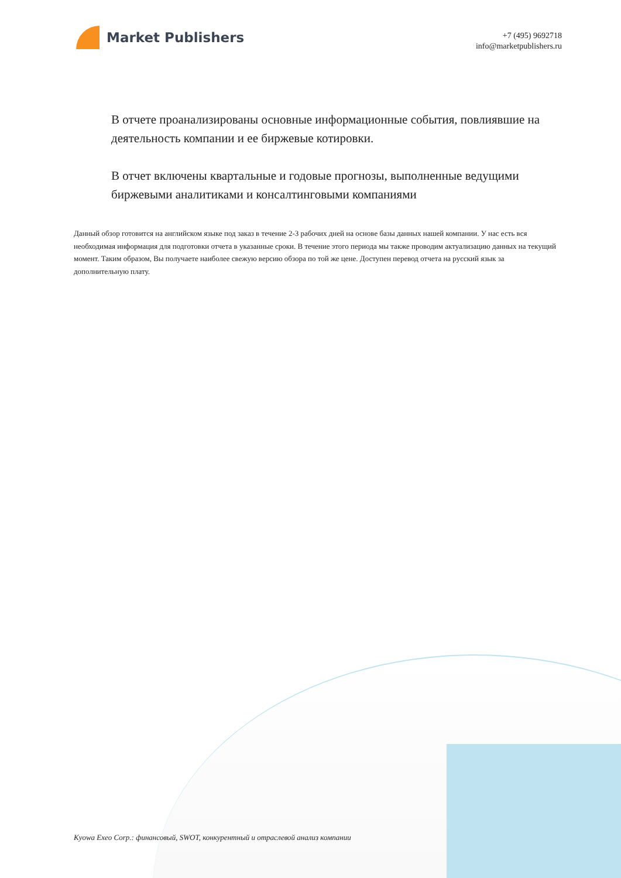Market Publishers
+7 (495) 9692718
info@marketpublishers.ru
В отчете проанализированы основные информационные события, повлиявшие на деятельность компании и ее биржевые котировки.
В отчет включены квартальные и годовые прогнозы, выполненные ведущими биржевыми аналитиками и консалтинговыми компаниями
Данный обзор готовится на английском языке под заказ в течение 2-3 рабочих дней на основе базы данных нашей компании. У нас есть вся необходимая информация для подготовки отчета в указанные сроки. В течение этого периода мы также проводим актуализацию данных на текущий момент. Таким образом, Вы получаете наиболее свежую версию обзора по той же цене. Доступен перевод отчета на русский язык за дополнительную плату.
Kyowa Exeo Corp.: финансовый, SWOT, конкурентный и отраслевой анализ компании